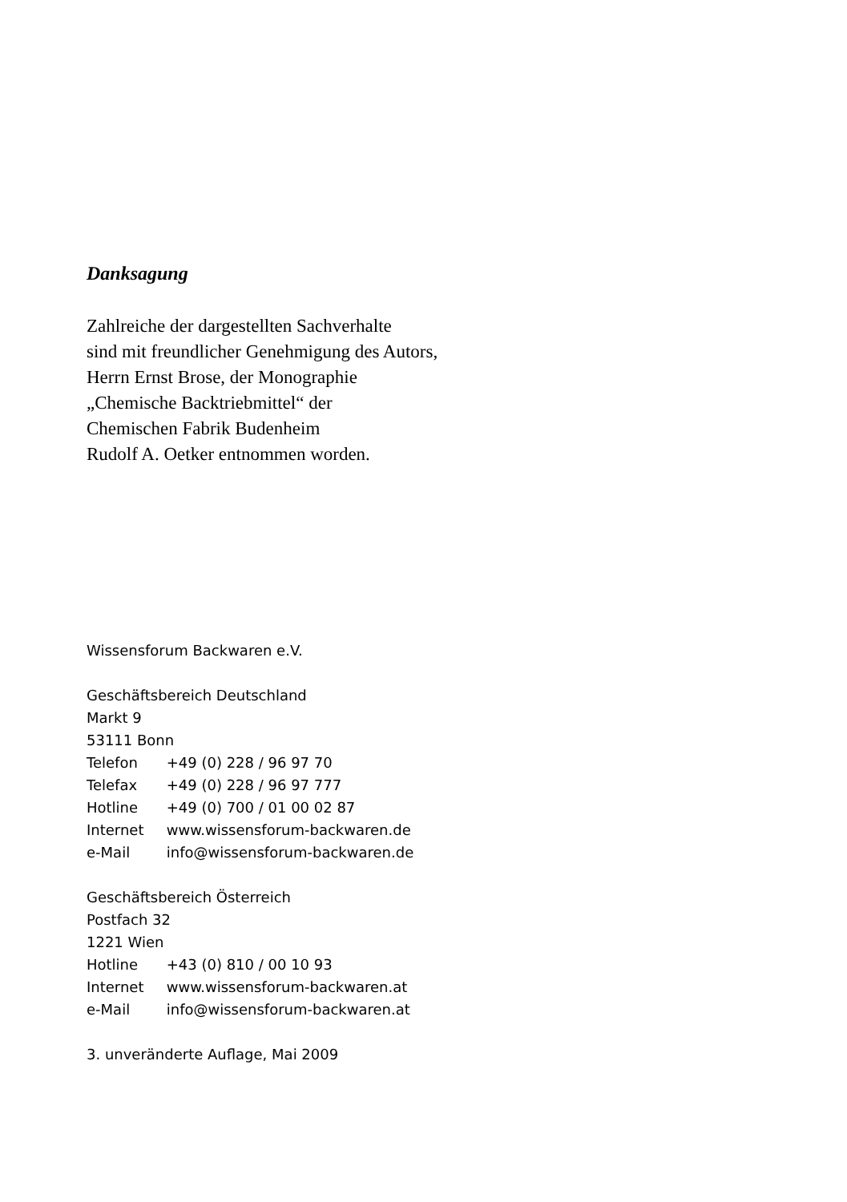Danksagung
Zahlreiche der dargestellten Sachverhalte
sind mit freundlicher Genehmigung des Autors,
Herrn Ernst Brose, der Monographie
„Chemische Backtriebmittel“ der
Chemischen Fabrik Budenheim
Rudolf A. Oetker entnommen worden.
Wissensforum Backwaren e.V.
Geschäftsbereich Deutschland
Markt 9
53111 Bonn
Telefon +49 (0) 228 / 96 97 70
Telefax +49 (0) 228 / 96 97 777
Hotline +49 (0) 700 / 01 00 02 87
Internet www.wissensforum-backwaren.de
e-Mail info@wissensforum-backwaren.de
Geschäftsbereich Österreich
Postfach 32
1221 Wien
Hotline +43 (0) 810 / 00 10 93
Internet www.wissensforum-backwaren.at
e-Mail info@wissensforum-backwaren.at
3. unveränderte Auflage, Mai 2009